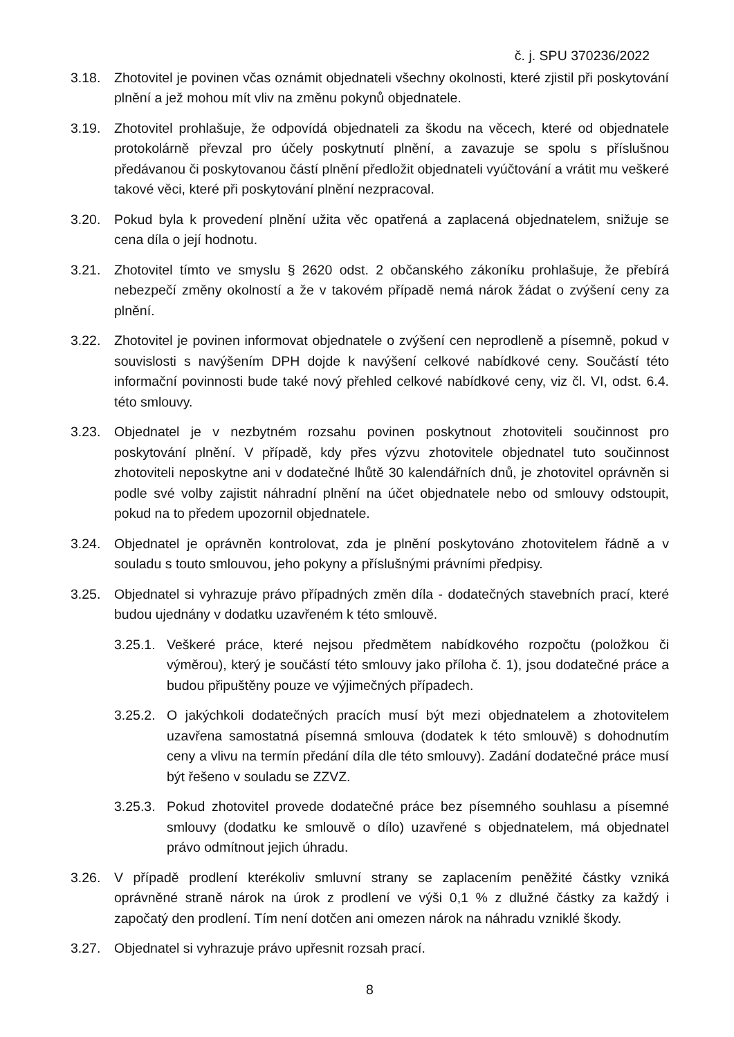č. j. SPU 370236/2022
3.18. Zhotovitel je povinen včas oznámit objednateli všechny okolnosti, které zjistil při poskytování plnění a jež mohou mít vliv na změnu pokynů objednatele.
3.19. Zhotovitel prohlašuje, že odpovídá objednateli za škodu na věcech, které od objednatele protokolárně převzal pro účely poskytnutí plnění, a zavazuje se spolu s příslušnou předávanou či poskytovanou částí plnění předložit objednateli vyúčtování a vrátit mu veškeré takové věci, které při poskytování plnění nezpracoval.
3.20. Pokud byla k provedení plnění užita věc opatřená a zaplacená objednatelem, snižuje se cena díla o její hodnotu.
3.21. Zhotovitel tímto ve smyslu § 2620 odst. 2 občanského zákoníku prohlašuje, že přebírá nebezpečí změny okolností a že v takovém případě nemá nárok žádat o zvýšení ceny za plnění.
3.22. Zhotovitel je povinen informovat objednatele o zvýšení cen neprodleně a písemně, pokud v souvislosti s navýšením DPH dojde k navýšení celkové nabídkové ceny. Součástí této informační povinnosti bude také nový přehled celkové nabídkové ceny, viz čl. VI, odst. 6.4. této smlouvy.
3.23. Objednatel je v nezbytném rozsahu povinen poskytnout zhotoviteli součinnost pro poskytování plnění. V případě, kdy přes výzvu zhotovitele objednatel tuto součinnost zhotoviteli neposkytne ani v dodatečné lhůtě 30 kalendářních dnů, je zhotovitel oprávněn si podle své volby zajistit náhradní plnění na účet objednatele nebo od smlouvy odstoupit, pokud na to předem upozornil objednatele.
3.24. Objednatel je oprávněn kontrolovat, zda je plnění poskytováno zhotovitelem řádně a v souladu s touto smlouvou, jeho pokyny a příslušnými právními předpisy.
3.25. Objednatel si vyhrazuje právo případných změn díla - dodatečných stavebních prací, které budou ujednány v dodatku uzavřeném k této smlouvě.
3.25.1. Veškeré práce, které nejsou předmětem nabídkového rozpočtu (položkou či výměrou), který je součástí této smlouvy jako příloha č. 1), jsou dodatečné práce a budou připuštěny pouze ve výjimečných případech.
3.25.2. O jakýchkoli dodatečných pracích musí být mezi objednatelem a zhotovitelem uzavřena samostatná písemná smlouva (dodatek k této smlouvě) s dohodnutím ceny a vlivu na termín předání díla dle této smlouvy). Zadání dodatečné práce musí být řešeno v souladu se ZZVZ.
3.25.3. Pokud zhotovitel provede dodatečné práce bez písemného souhlasu a písemné smlouvy (dodatku ke smlouvě o dílo) uzavřené s objednatelem, má objednatel právo odmítnout jejich úhradu.
3.26. V případě prodlení kterékoliv smluvní strany se zaplacením peněžité částky vzniká oprávněné straně nárok na úrok z prodlení ve výši 0,1 % z dlužné částky za každý i započatý den prodlení. Tím není dotčen ani omezen nárok na náhradu vzniklé škody.
3.27. Objednatel si vyhrazuje právo upřesnit rozsah prací.
8